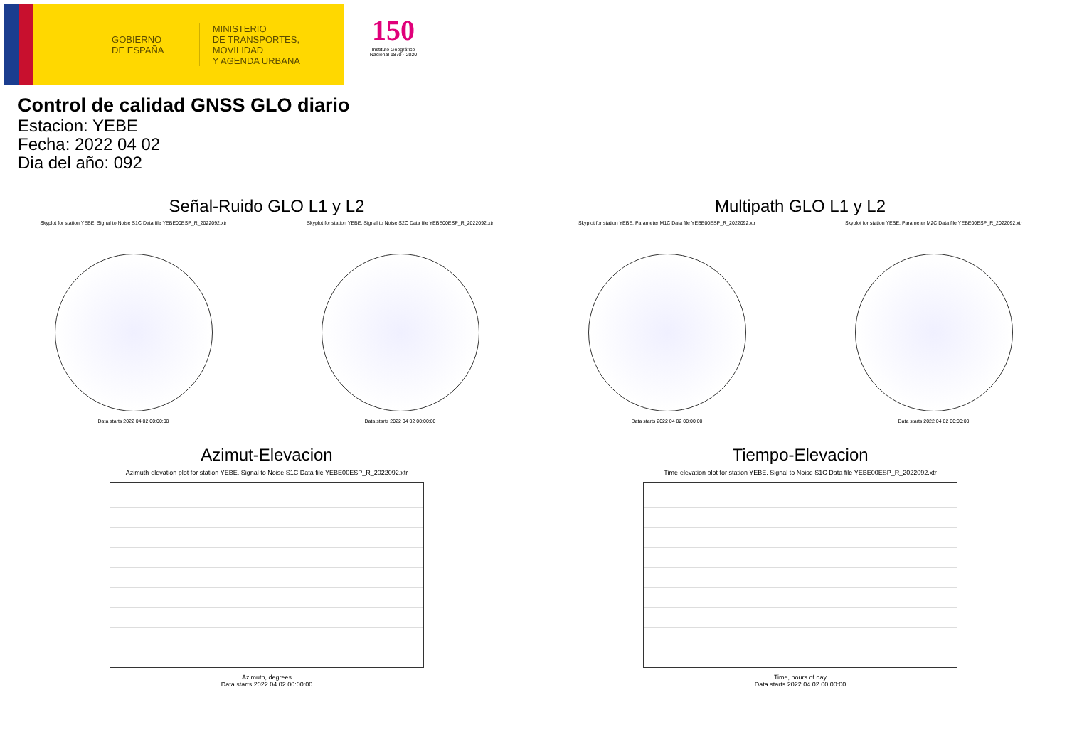GOBIERNO
DE ESPAÑA
MINISTERIO
DE TRANSPORTES, MOVILIDAD
Y AGENDA URBANA
150
Instituto Geográfico Nacional 1870 · 2020
Control de calidad GNSS GLO diario
Estacion: YEBE
Fecha: 2022 04 02
Dia del año: 092
Señal-Ruido GLO L1 y L2
Skyplot for station YEBE. Signal to Noise S1C Data file YEBE00ESP_R_2022092.xtr
Data starts 2022 04 02 00:00:00
Skyplot for station YEBE. Signal to Noise S2C Data file YEBE00ESP_R_2022092.xtr
Data starts 2022 04 02 00:00:00
Multipath GLO L1 y L2
Skyplot for station YEBE. Parameter M1C Data file YEBE00ESP_R_2022092.xtr
Data starts 2022 04 02 00:00:00
Skyplot for station YEBE. Parameter M2C Data file YEBE00ESP_R_2022092.xtr
Data starts 2022 04 02 00:00:00
Azimut-Elevacion
Azimuth-elevation plot for station YEBE. Signal to Noise S1C Data file YEBE00ESP_R_2022092.xtr
Azimuth, degrees
Data starts 2022 04 02 00:00:00
Tiempo-Elevacion
Time-elevation plot for station YEBE. Signal to Noise S1C Data file YEBE00ESP_R_2022092.xtr
Time, hours of day
Data starts 2022 04 02 00:00:00